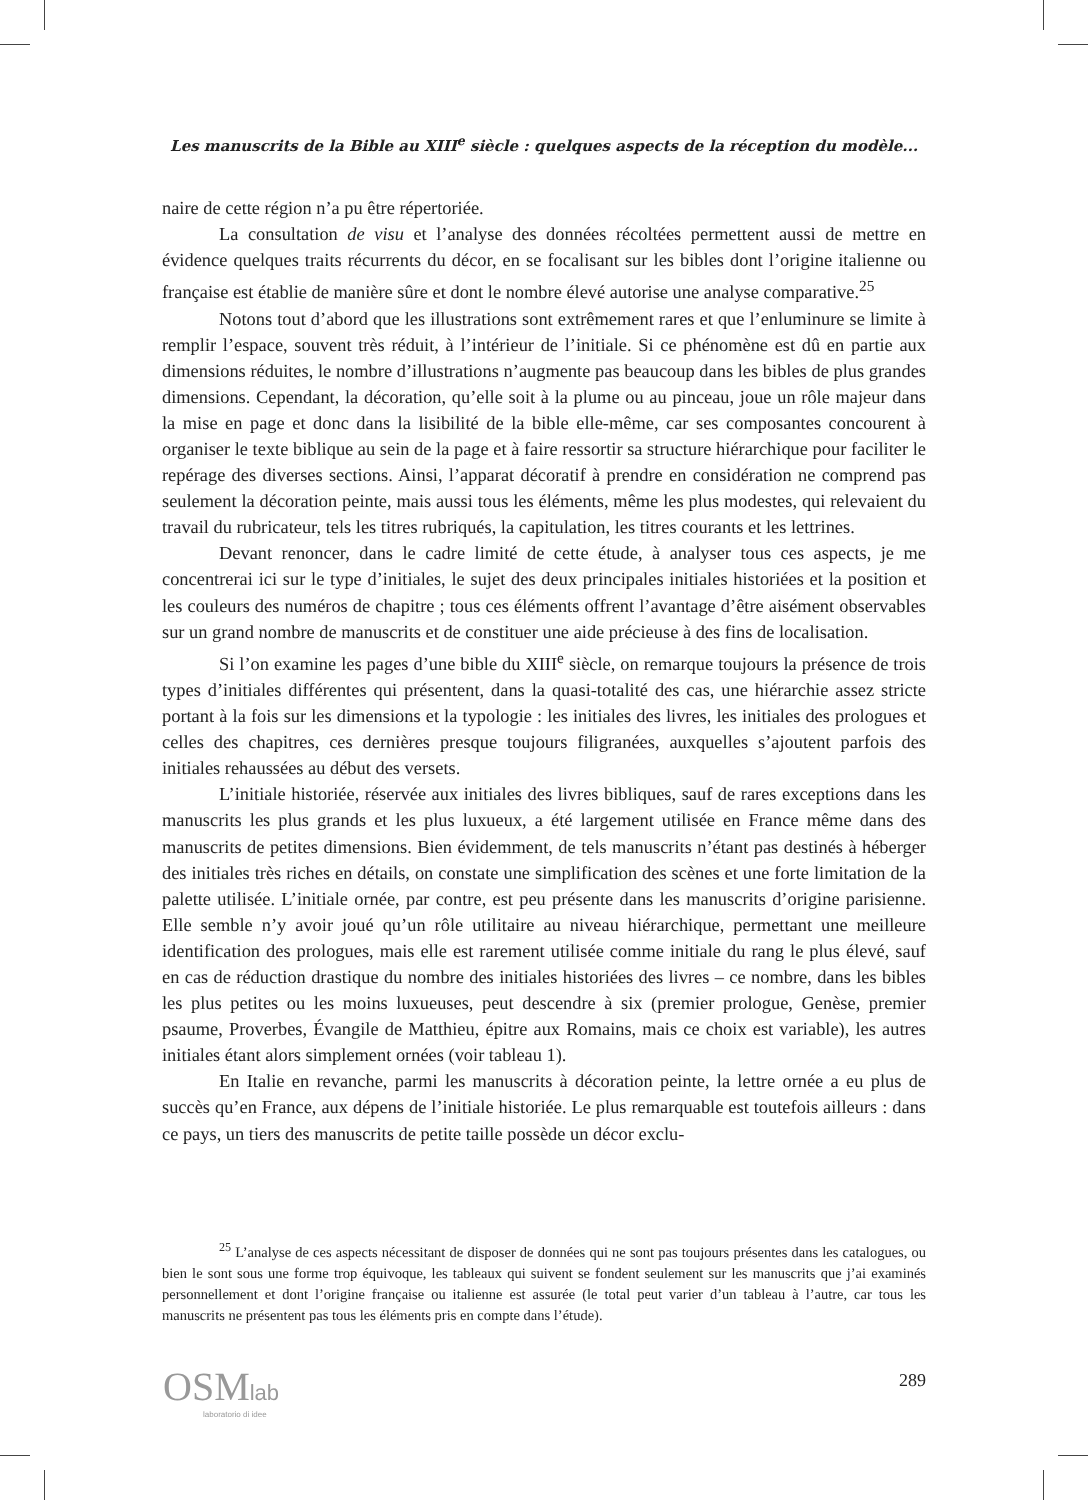Les manuscrits de la Bible au XIII<sup>e</sup> siècle : quelques aspects de la réception du modèle...
naire de cette région n’a pu être répertoriée.
La consultation de visu et l’analyse des données récoltées permettent aussi de mettre en évidence quelques traits récurrents du décor, en se focalisant sur les bibles dont l’origine italienne ou française est établie de manière sûre et dont le nombre élevé autorise une analyse comparative.<sup>25</sup>
Notons tout d’abord que les illustrations sont extrêmement rares et que l’enluminure se limite à remplir l’espace, souvent très réduit, à l’intérieur de l’initiale. Si ce phénomène est dû en partie aux dimensions réduites, le nombre d’illustrations n’augmente pas beaucoup dans les bibles de plus grandes dimensions. Cependant, la décoration, qu’elle soit à la plume ou au pinceau, joue un rôle majeur dans la mise en page et donc dans la lisibilité de la bible elle-même, car ses composantes concourent à organiser le texte biblique au sein de la page et à faire ressortir sa structure hiérarchique pour faciliter le repérage des diverses sections. Ainsi, l’apparat décoratif à prendre en considération ne comprend pas seulement la décoration peinte, mais aussi tous les éléments, même les plus modestes, qui relevaient du travail du rubricateur, tels les titres rubriqués, la capitulation, les titres courants et les lettrines.
Devant renoncer, dans le cadre limité de cette étude, à analyser tous ces aspects, je me concentrerai ici sur le type d’initiales, le sujet des deux principales initiales historiées et la position et les couleurs des numéros de chapitre ; tous ces éléments offrent l’avantage d’être aisément observables sur un grand nombre de manuscrits et de constituer une aide précieuse à des fins de localisation.
Si l’on examine les pages d’une bible du XIII<sup>e</sup> siècle, on remarque toujours la présence de trois types d’initiales différentes qui présentent, dans la quasi-totalité des cas, une hiérarchie assez stricte portant à la fois sur les dimensions et la typologie : les initiales des livres, les initiales des prologues et celles des chapitres, ces dernières presque toujours filigranées, auxquelles s’ajoutent parfois des initiales rehaussées au début des versets.
L’initiale historiée, réservée aux initiales des livres bibliques, sauf de rares exceptions dans les manuscrits les plus grands et les plus luxueux, a été largement utilisée en France même dans des manuscrits de petites dimensions. Bien évidemment, de tels manuscrits n’étant pas destinés à héberger des initiales très riches en détails, on constate une simplification des scènes et une forte limitation de la palette utilisée. L’initiale ornée, par contre, est peu présente dans les manuscrits d’origine parisienne. Elle semble n’y avoir joué qu’un rôle utilitaire au niveau hiérarchique, permettant une meilleure identification des prologues, mais elle est rarement utilisée comme initiale du rang le plus élevé, sauf en cas de réduction drastique du nombre des initiales historiées des livres – ce nombre, dans les bibles les plus petites ou les moins luxueuses, peut descendre à six (premier prologue, Genèse, premier psaume, Proverbes, Évangile de Matthieu, épitre aux Romains, mais ce choix est variable), les autres initiales étant alors simplement ornées (voir tableau 1).
En Italie en revanche, parmi les manuscrits à décoration peinte, la lettre ornée a eu plus de succès qu’en France, aux dépens de l’initiale historiée. Le plus remarquable est toutefois ailleurs : dans ce pays, un tiers des manuscrits de petite taille possède un décor exclu-
<sup>25</sup> L’analyse de ces aspects nécessitant de disposer de données qui ne sont pas toujours présentes dans les catalogues, ou bien le sont sous une forme trop équivoque, les tableaux qui suivent se fondent seulement sur les manuscrits que j’ai examinés personnellement et dont l’origine française ou italienne est assurée (le total peut varier d’un tableau à l’autre, car tous les manuscrits ne présentent pas tous les éléments pris en compte dans l’étude).
OSMlab
laboratorio di idee
289